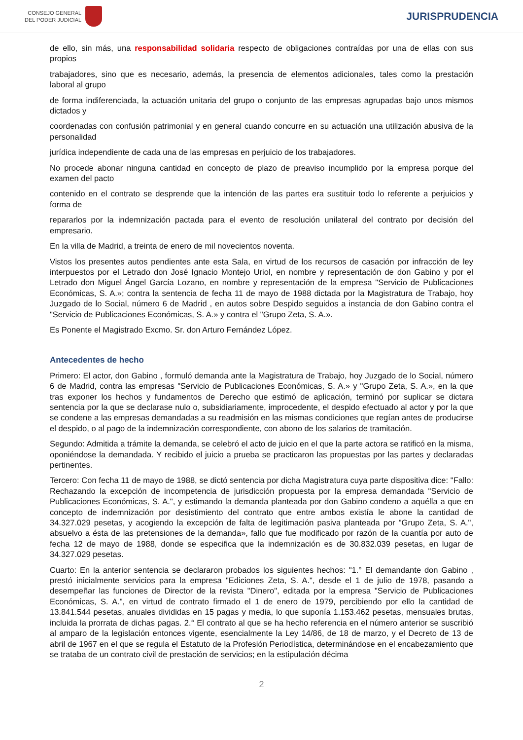CONSEJO GENERAL
DEL PODER JUDICIAL
JURISPRUDENCIA
de ello, sin más, una responsabilidad solidaria respecto de obligaciones contraídas por una de ellas con sus propios
trabajadores, sino que es necesario, además, la presencia de elementos adicionales, tales como la prestación laboral al grupo
de forma indiferenciada, la actuación unitaria del grupo o conjunto de las empresas agrupadas bajo unos mismos dictados y
coordenadas con confusión patrimonial y en general cuando concurre en su actuación una utilización abusiva de la personalidad
jurídica independiente de cada una de las empresas en perjuicio de los trabajadores.
No procede abonar ninguna cantidad en concepto de plazo de preaviso incumplido por la empresa porque del examen del pacto
contenido en el contrato se desprende que la intención de las partes era sustituir todo lo referente a perjuicios y forma de
repararlos por la indemnización pactada para el evento de resolución unilateral del contrato por decisión del empresario.
En la villa de Madrid, a treinta de enero de mil novecientos noventa.
Vistos los presentes autos pendientes ante esta Sala, en virtud de los recursos de casación por infracción de ley interpuestos por el Letrado don José Ignacio Montejo Uriol, en nombre y representación de don Gabino y por el Letrado don Miguel Ángel García Lozano, en nombre y representación de la empresa "Servicio de Publicaciones Económicas, S. A.»; contra la sentencia de fecha 11 de mayo de 1988 dictada por la Magistratura de Trabajo, hoy Juzgado de lo Social, número 6 de Madrid , en autos sobre Despido seguidos a instancia de don Gabino contra el "Servicio de Publicaciones Económicas, S. A.» y contra el "Grupo Zeta, S. A.».
Es Ponente el Magistrado Excmo. Sr. don Arturo Fernández López.
Antecedentes de hecho
Primero: El actor, don Gabino , formuló demanda ante la Magistratura de Trabajo, hoy Juzgado de lo Social, número 6 de Madrid, contra las empresas "Servicio de Publicaciones Económicas, S. A.» y "Grupo Zeta, S. A.», en la que tras exponer los hechos y fundamentos de Derecho que estimó de aplicación, terminó por suplicar se dictara sentencia por la que se declarase nulo o, subsidiariamente, improcedente, el despido efectuado al actor y por la que se condene a las empresas demandadas a su readmisión en las mismas condiciones que regían antes de producirse el despido, o al pago de la indemnización correspondiente, con abono de los salarios de tramitación.
Segundo: Admitida a trámite la demanda, se celebró el acto de juicio en el que la parte actora se ratificó en la misma, oponiéndose la demandada. Y recibido el juicio a prueba se practicaron las propuestas por las partes y declaradas pertinentes.
Tercero: Con fecha 11 de mayo de 1988, se dictó sentencia por dicha Magistratura cuya parte dispositiva dice: "Fallo: Rechazando la excepción de incompetencia de jurisdicción propuesta por la empresa demandada "Servicio de Publicaciones Económicas, S. A.", y estimando la demanda planteada por don Gabino condeno a aquélla a que en concepto de indemnización por desistimiento del contrato que entre ambos existía le abone la cantidad de 34.327.029 pesetas, y acogiendo la excepción de falta de legitimación pasiva planteada por "Grupo Zeta, S. A.", absuelvo a ésta de las pretensiones de la demanda», fallo que fue modificado por razón de la cuantía por auto de fecha 12 de mayo de 1988, donde se especifica que la indemnización es de 30.832.039 pesetas, en lugar de 34.327.029 pesetas.
Cuarto: En la anterior sentencia se declararon probados los siguientes hechos: "1.° El demandante don Gabino , prestó inicialmente servicios para la empresa "Ediciones Zeta, S. A.", desde el 1 de julio de 1978, pasando a desempeñar las funciones de Director de la revista "Dinero", editada por la empresa "Servicio de Publicaciones Económicas, S. A.", en virtud de contrato firmado el 1 de enero de 1979, percibiendo por ello la cantidad de 13.841.544 pesetas, anuales divididas en 15 pagas y media, lo que suponía 1.153.462 pesetas, mensuales brutas, incluida la prorrata de dichas pagas. 2.° El contrato al que se ha hecho referencia en el número anterior se suscribió al amparo de la legislación entonces vigente, esencialmente la Ley 14/86, de 18 de marzo, y el Decreto de 13 de abril de 1967 en el que se regula el Estatuto de la Profesión Periodística, determinándose en el encabezamiento que se trataba de un contrato civil de prestación de servicios; en la estipulación décima
2